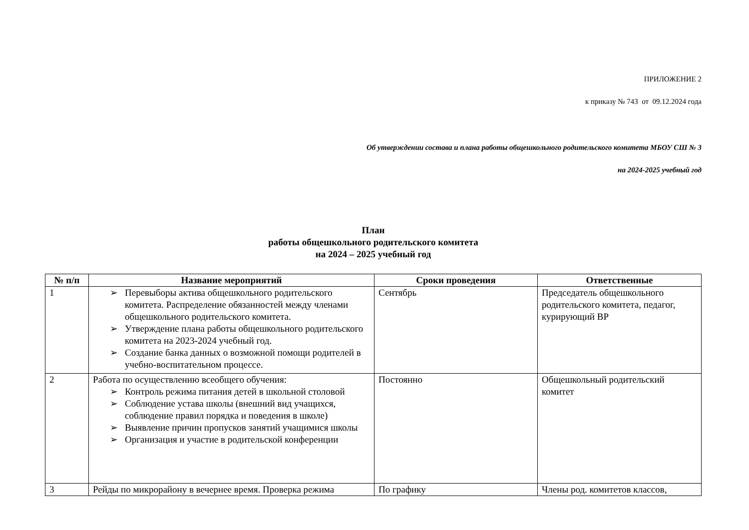ПРИЛОЖЕНИЕ 2
к приказу № 743 от 09.12.2024 года
Об утверждении состава и плана работы общешкольного родительского комитета МБОУ СШ № 3
на 2024-2025 учебный год
План
работы общешкольного родительского комитета
на 2024 – 2025 учебный год
| № п/п | Название мероприятий | Сроки проведения | Ответственные |
| --- | --- | --- | --- |
| 1 | ➢ Перевыборы актива общешкольного родительского комитета. Распределение обязанностей между членами общешкольного родительского комитета. ➢ Утверждение плана работы общешкольного родительского комитета на 2023-2024 учебный год. ➢ Создание банка данных о возможной помощи родителей в учебно-воспитательном процессе. | Сентябрь | Председатель общешкольного родительского комитета, педагог, курирующий ВР |
| 2 | Работа по осуществлению всеобщего обучения: ➢ Контроль режима питания детей в школьной столовой ➢ Соблюдение устава школы (внешний вид учащихся, соблюдение правил порядка и поведения в школе) ➢ Выявление причин пропусков занятий учащимися школы ➢ Организация и участие в родительской конференции | Постоянно | Общешкольный родительский комитет |
| 3 | Рейды по микрорайону в вечернее время. Проверка режима | По графику | Члены род. комитетов классов, |